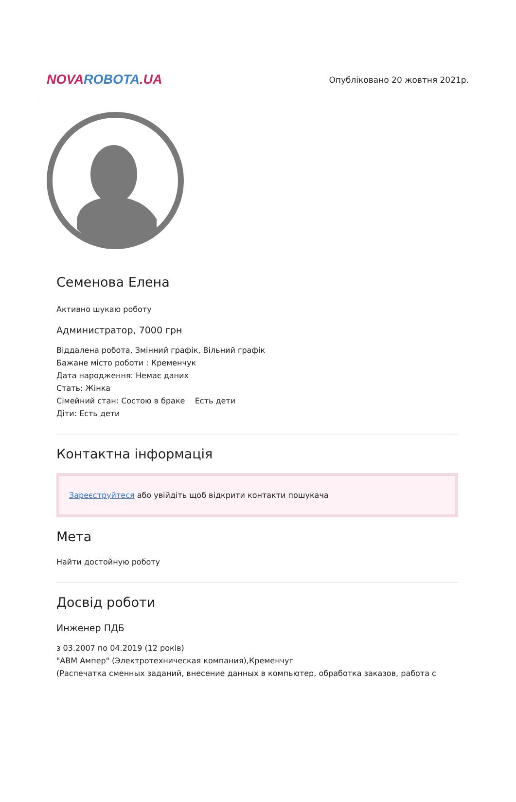NOVA ROBOTA.UA
Опубліковано 20 жовтня 2021р.
Семенова Елена
Активно шукаю роботу
Администратор, 7000 грн
Віддалена робота, Змінний графік, Вільний графік
Бажане місто роботи : Кременчук
Дата народження: Немає даних
Стать: Жінка
Сімейний стан: Состою в браке Есть дети
Діти: Есть дети
Контактна інформація
Зареєструйтеся або увійдіть щоб відкрити контакти пошукача
Мета
Найти достойную роботу
Досвід роботи
Инженер ПДБ
з 03.2007 по 04.2019 (12 років)
"АВМ Ампер" (Электротехническая компания),Кременчуг
(Распечатка сменных заданий, внесение данных в компьютер, обработка заказов, работа с